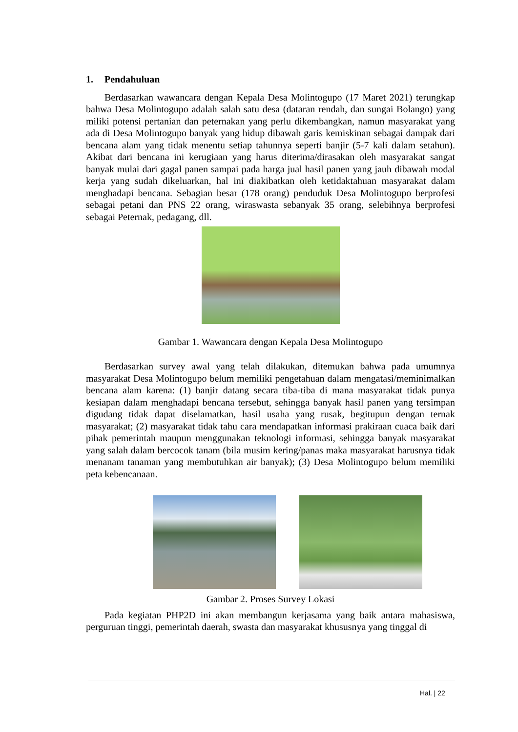1. Pendahuluan
Berdasarkan wawancara dengan Kepala Desa Molintogupo (17 Maret 2021) terungkap bahwa Desa Molintogupo adalah salah satu desa (dataran rendah, dan sungai Bolango) yang miliki potensi pertanian dan peternakan yang perlu dikembangkan, namun masyarakat yang ada di Desa Molintogupo banyak yang hidup dibawah garis kemiskinan sebagai dampak dari bencana alam yang tidak menentu setiap tahunnya seperti banjir (5-7 kali dalam setahun). Akibat dari bencana ini kerugiaan yang harus diterima/dirasakan oleh masyarakat sangat banyak mulai dari gagal panen sampai pada harga jual hasil panen yang jauh dibawah modal kerja yang sudah dikeluarkan, hal ini diakibatkan oleh ketidaktahuan masyarakat dalam menghadapi bencana. Sebagian besar (178 orang) penduduk Desa Molintogupo berprofesi sebagai petani dan PNS 22 orang, wiraswasta sebanyak 35 orang, selebihnya berprofesi sebagai Peternak, pedagang, dll.
Gambar 1. Wawancara dengan Kepala Desa Molintogupo
Berdasarkan survey awal yang telah dilakukan, ditemukan bahwa pada umumnya masyarakat Desa Molintogupo belum memiliki pengetahuan dalam mengatasi/meminimalkan bencana alam karena: (1) banjir datang secara tiba-tiba di mana masyarakat tidak punya kesiapan dalam menghadapi bencana tersebut, sehingga banyak hasil panen yang tersimpan digudang tidak dapat diselamatkan, hasil usaha yang rusak, begitupun dengan ternak masyarakat; (2) masyarakat tidak tahu cara mendapatkan informasi prakiraan cuaca baik dari pihak pemerintah maupun menggunakan teknologi informasi, sehingga banyak masyarakat yang salah dalam bercocok tanam (bila musim kering/panas maka masyarakat harusnya tidak menanam tanaman yang membutuhkan air banyak); (3) Desa Molintogupo belum memiliki peta kebencanaan.
Gambar 2. Proses Survey Lokasi
Pada kegiatan PHP2D ini akan membangun kerjasama yang baik antara mahasiswa, perguruan tinggi, pemerintah daerah, swasta dan masyarakat khususnya yang tinggal di
Hal. | 22